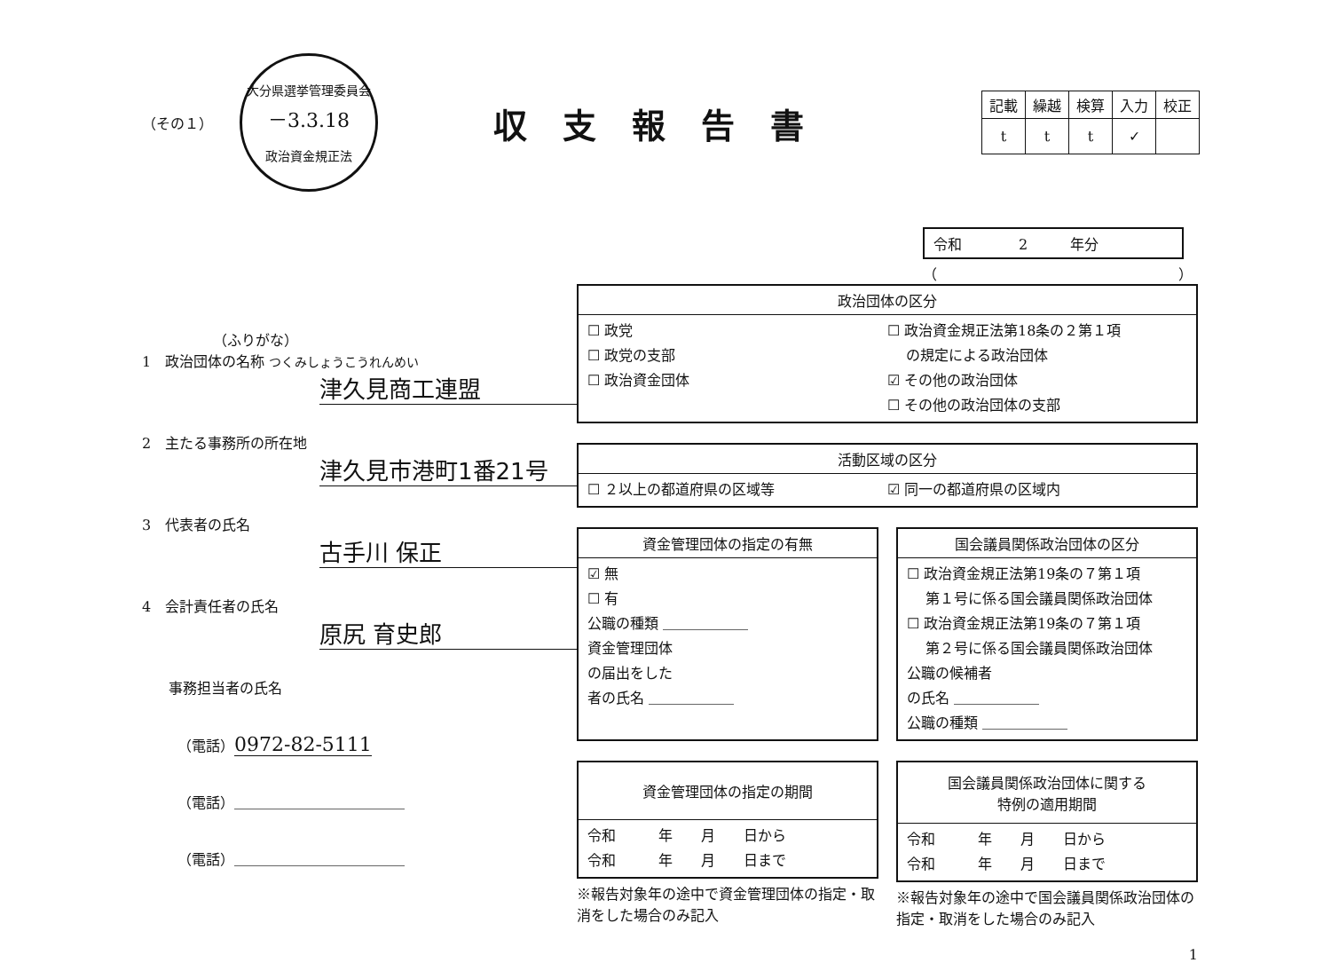（その１）
大分県選挙管理委員会
－3.3.18
政治資金規正法
収支報告書
| 記載 | 繰越 | 検算 | 入力 | 校正 |
| --- | --- | --- | --- | --- |
| t | t | t | ✓ | |
令和　　　　2　　　年分
（　　　　　　　　　　　　　　　　　）
（ふりがな）
1　政治団体の名称 つくみしょうこうれんめい
津久見商工連盟
2　主たる事務所の所在地
津久見市港町1番21号
3　代表者の氏名
古手川 保正
4　会計責任者の氏名
原尻 育史郎
事務担当者の氏名
（電話）0972-82-5111
（電話）＿＿＿＿＿＿＿＿＿＿＿＿
（電話）＿＿＿＿＿＿＿＿＿＿＿＿
政治団体の区分
☐ 政党
☐ 政党の支部
☐ 政治資金団体
☐ 政治資金規正法第18条の２第１項
　 の規定による政治団体
☑ その他の政治団体
☐ その他の政治団体の支部
活動区域の区分
☐ ２以上の都道府県の区域等 ☑ 同一の都道府県の区域内
資金管理団体の指定の有無
☑ 無
☐ 有
公職の種類 ＿＿＿＿＿＿
資金管理団体
の届出をした
者の氏名 ＿＿＿＿＿＿
国会議員関係政治団体の区分
☐ 政治資金規正法第19条の７第１項
　 第１号に係る国会議員関係政治団体
☐ 政治資金規正法第19条の７第１項
　 第２号に係る国会議員関係政治団体
公職の候補者
の氏名 ＿＿＿＿＿＿
公職の種類 ＿＿＿＿＿＿
資金管理団体の指定の期間
令和　　　年　　月　　日から
令和　　　年　　月　　日まで
※報告対象年の途中で資金管理団体の指定・取消をした場合のみ記入
国会議員関係政治団体に関する
特例の適用期間
令和　　　年　　月　　日から
令和　　　年　　月　　日まで
※報告対象年の途中で国会議員関係政治団体の指定・取消をした場合のみ記入
1